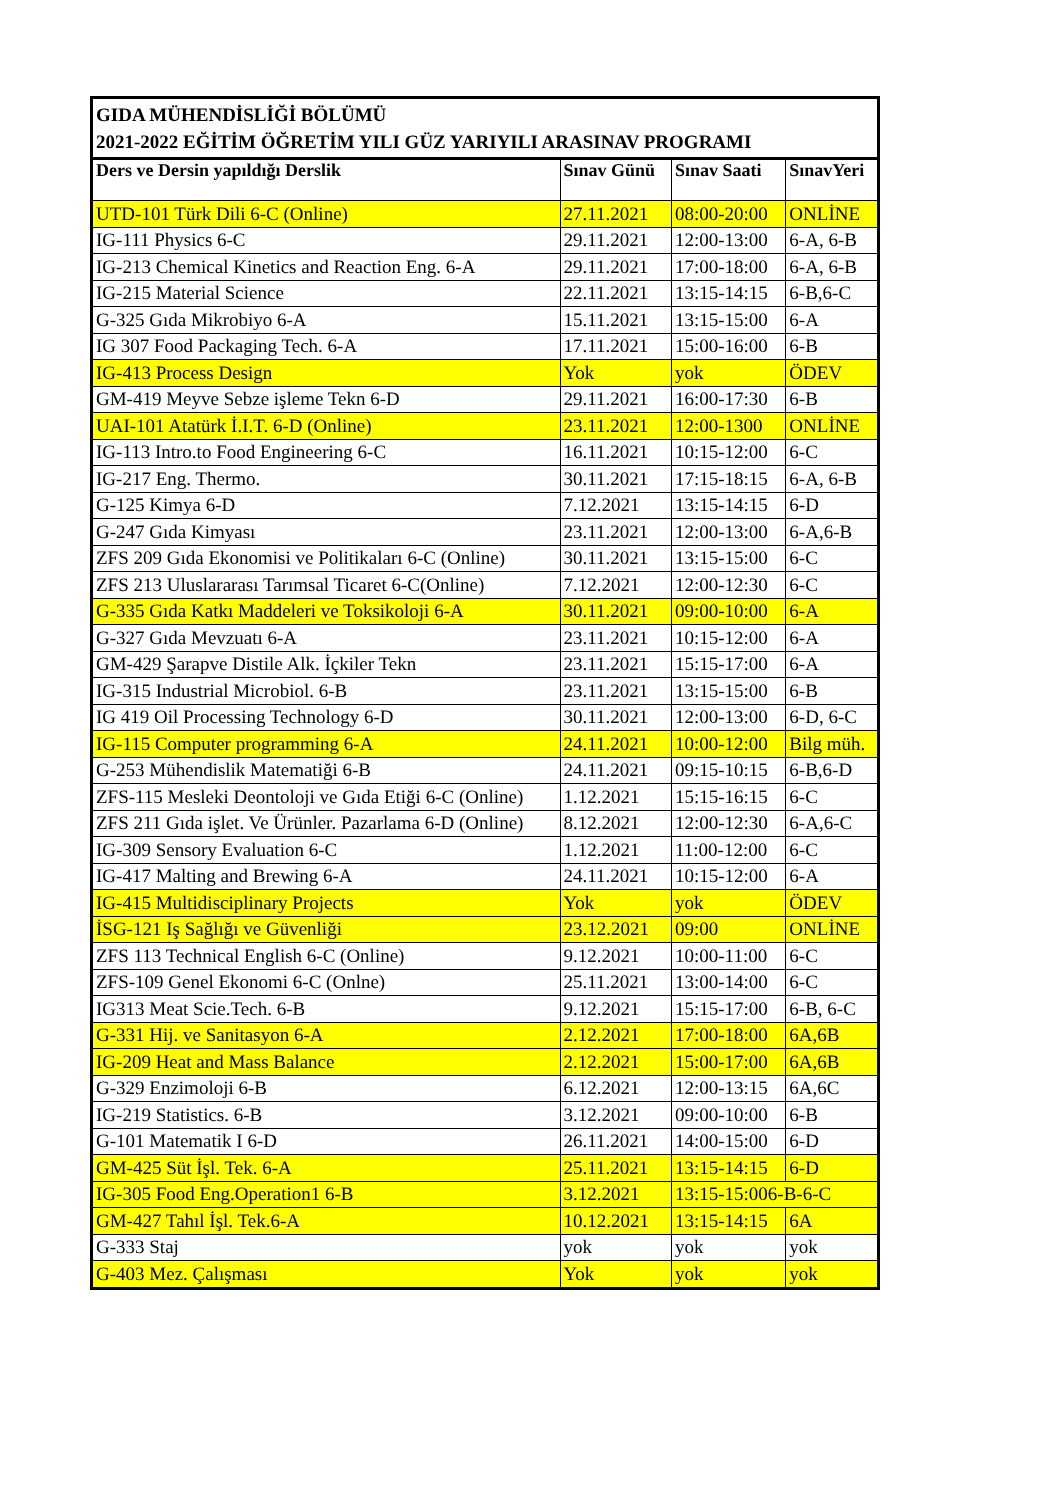GIDA MÜHENDİSLİĞİ BÖLÜMÜ
2021-2022 EĞİTİM ÖĞRETİM YILI GÜZ YARIYILI ARASINAV PROGRAMI
| Ders ve Dersin yapıldığı Derslik | Sınav Günü | Sınav Saati | SınavYeri |
| --- | --- | --- | --- |
| UTD-101 Türk Dili 6-C (Online) | 27.11.2021 | 08:00-20:00 | ONLİNE |
| IG-111 Physics 6-C | 29.11.2021 | 12:00-13:00 | 6-A, 6-B |
| IG-213 Chemical Kinetics and Reaction Eng. 6-A | 29.11.2021 | 17:00-18:00 | 6-A, 6-B |
| IG-215 Material Science | 22.11.2021 | 13:15-14:15 | 6-B,6-C |
| G-325 Gıda Mikrobiyo 6-A | 15.11.2021 | 13:15-15:00 | 6-A |
| IG 307 Food Packaging Tech. 6-A | 17.11.2021 | 15:00-16:00 | 6-B |
| IG-413 Process Design | Yok | yok | ÖDEV |
| GM-419 Meyve Sebze işleme Tekn 6-D | 29.11.2021 | 16:00-17:30 | 6-B |
| UAI-101 Atatürk İ.I.T. 6-D (Online) | 23.11.2021 | 12:00-1300 | ONLİNE |
| IG-113 Intro.to Food Engineering 6-C | 16.11.2021 | 10:15-12:00 | 6-C |
| IG-217 Eng. Thermo. | 30.11.2021 | 17:15-18:15 | 6-A, 6-B |
| G-125 Kimya 6-D | 7.12.2021 | 13:15-14:15 | 6-D |
| G-247 Gıda Kimyası | 23.11.2021 | 12:00-13:00 | 6-A,6-B |
| ZFS 209 Gıda Ekonomisi ve Politikaları 6-C (Online) | 30.11.2021 | 13:15-15:00 | 6-C |
| ZFS 213 Uluslararası Tarımsal Ticaret 6-C(Online) | 7.12.2021 | 12:00-12:30 | 6-C |
| G-335 Gıda Katkı Maddeleri ve Toksikoloji 6-A | 30.11.2021 | 09:00-10:00 | 6-A |
| G-327 Gıda Mevzuatı 6-A | 23.11.2021 | 10:15-12:00 | 6-A |
| GM-429 Şarapve Distile Alk. İçkiler Tekn | 23.11.2021 | 15:15-17:00 | 6-A |
| IG-315 Industrial Microbiol. 6-B | 23.11.2021 | 13:15-15:00 | 6-B |
| IG 419 Oil Processing Technology 6-D | 30.11.2021 | 12:00-13:00 | 6-D, 6-C |
| IG-115 Computer programming 6-A | 24.11.2021 | 10:00-12:00 | Bilg müh. |
| G-253 Mühendislik Matematiği 6-B | 24.11.2021 | 09:15-10:15 | 6-B,6-D |
| ZFS-115 Mesleki Deontoloji ve Gıda Etiği 6-C (Online) | 1.12.2021 | 15:15-16:15 | 6-C |
| ZFS 211 Gıda işlet. Ve Ürünler. Pazarlama 6-D (Online) | 8.12.2021 | 12:00-12:30 | 6-A,6-C |
| IG-309 Sensory Evaluation 6-C | 1.12.2021 | 11:00-12:00 | 6-C |
| IG-417 Malting and Brewing 6-A | 24.11.2021 | 10:15-12:00 | 6-A |
| IG-415 Multidisciplinary Projects | Yok | yok | ÖDEV |
| İSG-121 Iş Sağlığı ve Güvenliği | 23.12.2021 | 09:00 | ONLİNE |
| ZFS 113 Technical English 6-C (Online) | 9.12.2021 | 10:00-11:00 | 6-C |
| ZFS-109 Genel Ekonomi 6-C (Onlne) | 25.11.2021 | 13:00-14:00 | 6-C |
| IG313 Meat Scie.Tech. 6-B | 9.12.2021 | 15:15-17:00 | 6-B, 6-C |
| G-331 Hij. ve Sanitasyon 6-A | 2.12.2021 | 17:00-18:00 | 6A,6B |
| IG-209 Heat and Mass Balance | 2.12.2021 | 15:00-17:00 | 6A,6B |
| G-329 Enzimoloji 6-B | 6.12.2021 | 12:00-13:15 | 6A,6C |
| IG-219 Statistics. 6-B | 3.12.2021 | 09:00-10:00 | 6-B |
| G-101 Matematik I 6-D | 26.11.2021 | 14:00-15:00 | 6-D |
| GM-425 Süt İşl. Tek. 6-A | 25.11.2021 | 13:15-14:15 | 6-D |
| IG-305 Food Eng.Operation1 6-B | 3.12.2021 | 13:15-15:006-B-6-C | |
| GM-427 Tahıl İşl. Tek.6-A | 10.12.2021 | 13:15-14:15 | 6A |
| G-333 Staj | yok | yok | yok |
| G-403 Mez. Çalışması | Yok | yok | yok |